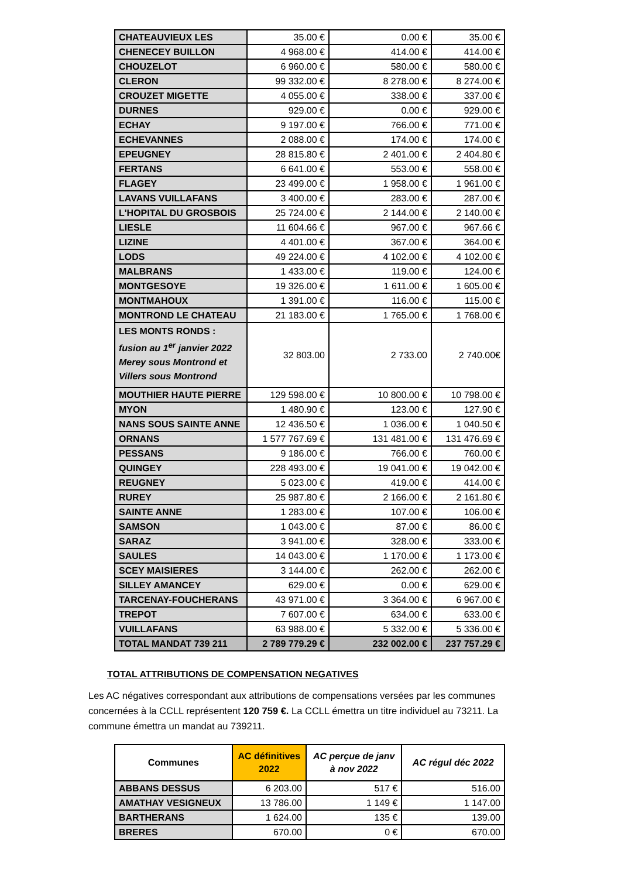| CHATEAUVIEUX LES | 35.00 € | 0.00 € | 35.00 € |
| CHENECEY BUILLON | 4 968.00 € | 414.00 € | 414.00 € |
| CHOUZELOT | 6 960.00 € | 580.00 € | 580.00 € |
| CLERON | 99 332.00 € | 8 278.00 € | 8 274.00 € |
| CROUZET MIGETTE | 4 055.00 € | 338.00 € | 337.00 € |
| DURNES | 929.00 € | 0.00 € | 929.00 € |
| ECHAY | 9 197.00 € | 766.00 € | 771.00 € |
| ECHEVANNES | 2 088.00 € | 174.00 € | 174.00 € |
| EPEUGNEY | 28 815.80 € | 2 401.00 € | 2 404.80 € |
| FERTANS | 6 641.00 € | 553.00 € | 558.00 € |
| FLAGEY | 23 499.00 € | 1 958.00 € | 1 961.00 € |
| LAVANS VUILLAFANS | 3 400.00 € | 283.00 € | 287.00 € |
| L'HOPITAL DU GROSBOIS | 25 724.00 € | 2 144.00 € | 2 140.00 € |
| LIESLE | 11 604.66 € | 967.00 € | 967.66 € |
| LIZINE | 4 401.00 € | 367.00 € | 364.00 € |
| LODS | 49 224.00 € | 4 102.00 € | 4 102.00 € |
| MALBRANS | 1 433.00 € | 119.00 € | 124.00 € |
| MONTGESOYE | 19 326.00 € | 1 611.00 € | 1 605.00 € |
| MONTMAHOUX | 1 391.00 € | 116.00 € | 115.00 € |
| MONTROND LE CHATEAU | 21 183.00 € | 1 765.00 € | 1 768.00 € |
| LES MONTS RONDS : fusion au 1<sup>er</sup> janvier 2022 Merey sous Montrond et Villers sous Montrond | 32 803.00 | 2 733.00 | 2 740.00€ |
| MOUTHIER HAUTE PIERRE | 129 598.00 € | 10 800.00 € | 10 798.00 € |
| MYON | 1 480.90 € | 123.00 € | 127.90 € |
| NANS SOUS SAINTE ANNE | 12 436.50 € | 1 036.00 € | 1 040.50 € |
| ORNANS | 1 577 767.69 € | 131 481.00 € | 131 476.69 € |
| PESSANS | 9 186.00 € | 766.00 € | 760.00 € |
| QUINGEY | 228 493.00 € | 19 041.00 € | 19 042.00 € |
| REUGNEY | 5 023.00 € | 419.00 € | 414.00 € |
| RUREY | 25 987.80 € | 2 166.00 € | 2 161.80 € |
| SAINTE ANNE | 1 283.00 € | 107.00 € | 106.00 € |
| SAMSON | 1 043.00 € | 87.00 € | 86.00 € |
| SARAZ | 3 941.00 € | 328.00 € | 333.00 € |
| SAULES | 14 043.00 € | 1 170.00 € | 1 173.00 € |
| SCEY MAISIERES | 3 144.00 € | 262.00 € | 262.00 € |
| SILLEY AMANCEY | 629.00 € | 0.00 € | 629.00 € |
| TARCENAY-FOUCHERANS | 43 971.00 € | 3 364.00 € | 6 967.00 € |
| TREPOT | 7 607.00 € | 634.00 € | 633.00 € |
| VUILLAFANS | 63 988.00 € | 5 332.00 € | 5 336.00 € |
| TOTAL MANDAT 739 211 | 2 789 779.29 € | 232 002.00 € | 237 757.29 € |
TOTAL ATTRIBUTIONS DE COMPENSATION NEGATIVES
Les AC négatives correspondant aux attributions de compensations versées par les communes concernées à la CCLL représentent 120 759 €. La CCLL émettra un titre individuel au 73211. La commune émettra un mandat au 739211.
| Communes | AC définitives 2022 | AC perçue de janv à nov 2022 | AC régul déc 2022 |
| --- | --- | --- | --- |
| ABBANS DESSUS | 6 203.00 | 517 € | 516.00 |
| AMATHAY VESIGNEUX | 13 786.00 | 1 149 € | 1 147.00 |
| BARTHERANS | 1 624.00 | 135 € | 139.00 |
| BRERES | 670.00 | 0 € | 670.00 |